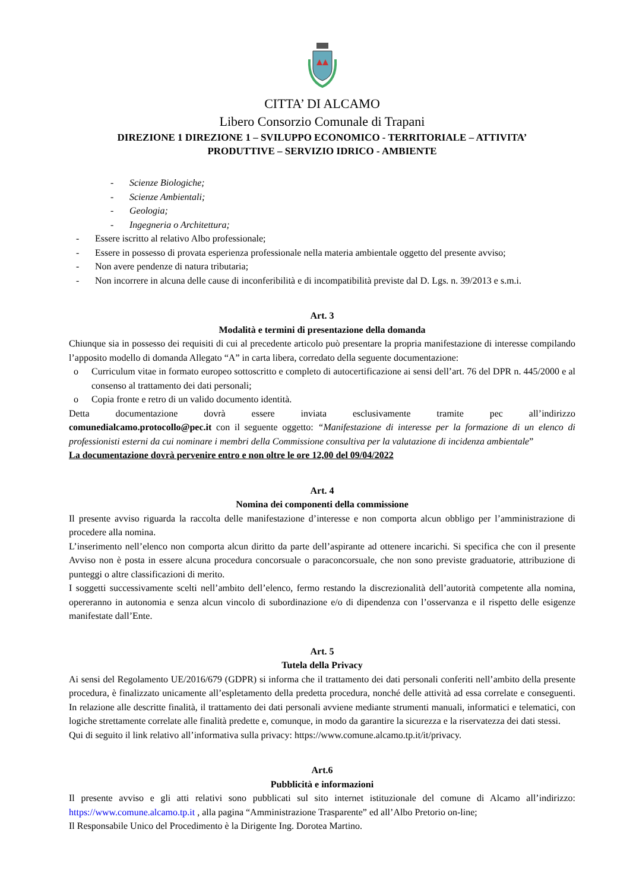CITTA’ DI ALCAMO
Libero Consorzio Comunale di Trapani
DIREZIONE 1 DIREZIONE 1 – SVILUPPO ECONOMICO - TERRITORIALE – ATTIVITA’
PRODUTTIVE – SERVIZIO IDRICO - AMBIENTE
- Scienze Biologiche;
- Scienze Ambientali;
- Geologia;
- Ingegneria o Architettura;
- Essere iscritto al relativo Albo professionale;
- Essere in possesso di provata esperienza professionale nella materia ambientale oggetto del presente avviso;
- Non avere pendenze di natura tributaria;
- Non incorrere in alcuna delle cause di inconferibilità e di incompatibilità previste dal D. Lgs. n. 39/2013 e s.m.i.
Art. 3
Modalità e termini di presentazione della domanda
Chiunque sia in possesso dei requisiti di cui al precedente articolo può presentare la propria manifestazione di interesse compilando l’apposito modello di domanda Allegato “A” in carta libera, corredato della seguente documentazione:
o Curriculum vitae in formato europeo sottoscritto e completo di autocertificazione ai sensi dell’art. 76 del DPR n. 445/2000 e al consenso al trattamento dei dati personali;
o Copia fronte e retro di un valido documento identità.
Detta documentazione dovrà essere inviata esclusivamente tramite pec all’indirizzo
comunedialcamo.protocollo@pec.it con il seguente oggetto: “Manifestazione di interesse per la formazione di un elenco di professionisti esterni da cui nominare i membri della Commissione consultiva per la valutazione di incidenza ambientale”
La documentazione dovrà pervenire entro e non oltre le ore 12,00 del 09/04/2022
Art. 4
Nomina dei componenti della commissione
Il presente avviso riguarda la raccolta delle manifestazione d’interesse e non comporta alcun obbligo per l’amministrazione di procedere alla nomina.
L’inserimento nell’elenco non comporta alcun diritto da parte dell’aspirante ad ottenere incarichi. Si specifica che con il presente Avviso non è posta in essere alcuna procedura concorsuale o paraconcorsuale, che non sono previste graduatorie, attribuzione di punteggi o altre classificazioni di merito.
I soggetti successivamente scelti nell’ambito dell’elenco, fermo restando la discrezionalità dell’autorità competente alla nomina, opereranno in autonomia e senza alcun vincolo di subordinazione e/o di dipendenza con l’osservanza e il rispetto delle esigenze manifestate dall’Ente.
Art. 5
Tutela della Privacy
Ai sensi del Regolamento UE/2016/679 (GDPR) si informa che il trattamento dei dati personali conferiti nell’ambito della presente procedura, è finalizzato unicamente all’espletamento della predetta procedura, nonché delle attività ad essa correlate e conseguenti. In relazione alle descritte finalità, il trattamento dei dati personali avviene mediante strumenti manuali, informatici e telematici, con logiche strettamente correlate alle finalità predette e, comunque, in modo da garantire la sicurezza e la riservatezza dei dati stessi.
Qui di seguito il link relativo all’informativa sulla privacy: https://www.comune.alcamo.tp.it/it/privacy.
Art.6
Pubblicità e informazioni
Il presente avviso e gli atti relativi sono pubblicati sul sito internet istituzionale del comune di Alcamo all’indirizzo: https://www.comune.alcamo.tp.it , alla pagina “Amministrazione Trasparente” ed all’Albo Pretorio on-line;
Il Responsabile Unico del Procedimento è la Dirigente Ing. Dorotea Martino.